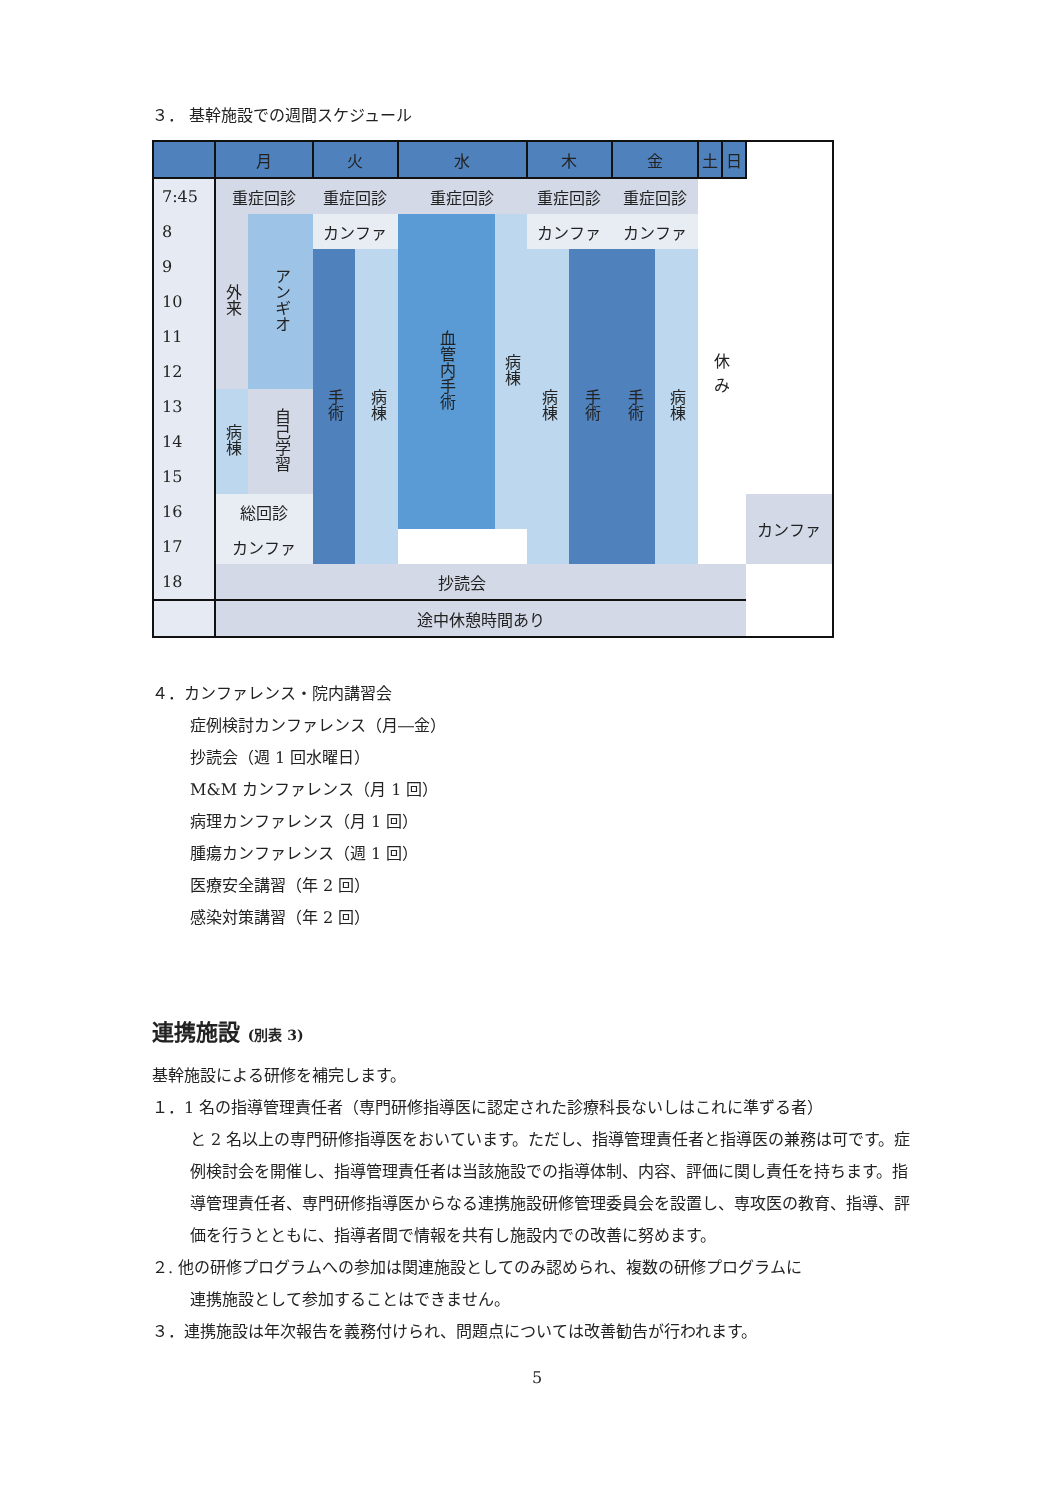３． 基幹施設での週間スケジュール
| | 月 | | 火 | | 水 | | 木 | | 金 | | 土 | 日 | |
| --- | --- | --- | --- | --- | --- | --- | --- | --- | --- | --- | --- | --- | --- |
| 7:45 | 重症回診 | | 重症回診 | | 重症回診 | | 重症回診 | | 重症回診 | | 休 み | | |
| 8 | 外来 | アンギオ | カンファ | | 血管内手術 | 病棟 | カンファ | | カンファ | | | | |
| 9 | | | 手術 | 病棟 | | | 病棟 | 手術 | 手術 | 病棟 | | | |
| 10 | | | | | | | | | | | | | |
| 11 | | | | | | | | | | | | | |
| 12 | | | | | | | | | | | | | |
| 13 | 病棟 | 自己学習 | | | | | | | | | | | |
| 14 | | | | | | | | | | | | | |
| 15 | | | | | | | | | | | | | |
| 16 | 総回診 | | | | | | | | | | | | カンファ |
| 17 | カンファ | | | | | | | | | | | | |
| 18 | | | | | 抄読会 | | | | | | | | |
| | 途中休憩時間あり | | | | | | | | | | | | |
４．カンファレンス・院内講習会
症例検討カンファレンス（月―金）
抄読会（週 1 回水曜日）
M&M カンファレンス（月 1 回）
病理カンファレンス（月 1 回）
腫瘍カンファレンス（週 1 回）
医療安全講習（年 2 回）
感染対策講習（年 2 回）
連携施設 (別表 3)
基幹施設による研修を補完します。
１．1 名の指導管理責任者（専門研修指導医に認定された診療科長ないしはこれに準ずる者）
と 2 名以上の専門研修指導医をおいています。ただし、指導管理責任者と指導医の兼務は可です。症例検討会を開催し、指導管理責任者は当該施設での指導体制、内容、評価に関し責任を持ちます。指導管理責任者、専門研修指導医からなる連携施設研修管理委員会を設置し、専攻医の教育、指導、評価を行うとともに、指導者間で情報を共有し施設内での改善に努めます。
２. 他の研修プログラムへの参加は関連施設としてのみ認められ、複数の研修プログラムに
連携施設として参加することはできません。
３．連携施設は年次報告を義務付けられ、問題点については改善勧告が行われます。
5